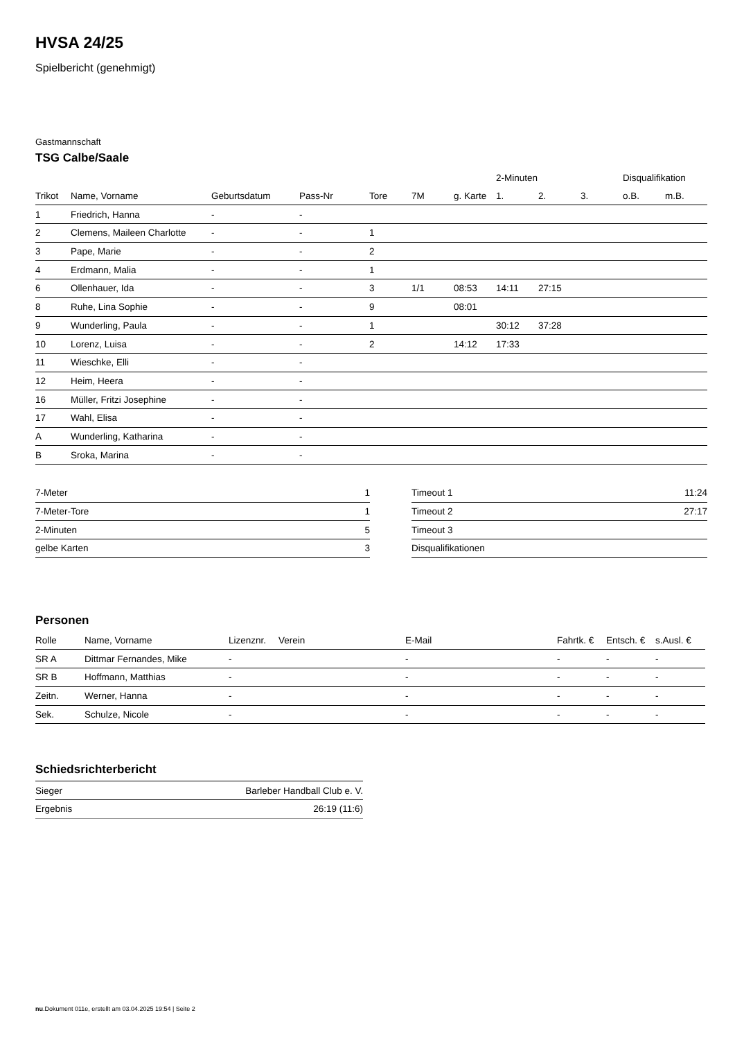HVSA 24/25
Spielbericht (genehmigt)
Gastmannschaft
TSG Calbe/Saale
| | | | | | | | 2-Minuten | | | Disqualifikation | |
| --- | --- | --- | --- | --- | --- | --- | --- | --- | --- | --- | --- |
| Trikot | Name, Vorname | Geburtsdatum | Pass-Nr | Tore | 7M | g. Karte | 1. | 2. | 3. | o.B. | m.B. |
| 1 | Friedrich, Hanna | - | - | | | | | | | | |
| 2 | Clemens, Maileen Charlotte | - | - | 1 | | | | | | | |
| 3 | Pape, Marie | - | - | 2 | | | | | | | |
| 4 | Erdmann, Malia | - | - | 1 | | | | | | | |
| 6 | Ollenhauer, Ida | - | - | 3 | 1/1 | 08:53 | 14:11 | 27:15 | | | |
| 8 | Ruhe, Lina Sophie | - | - | 9 | | 08:01 | | | | | |
| 9 | Wunderling, Paula | - | - | 1 | | | 30:12 | 37:28 | | | |
| 10 | Lorenz, Luisa | - | - | 2 | | 14:12 | 17:33 | | | | |
| 11 | Wieschke, Elli | - | - | | | | | | | | |
| 12 | Heim, Heera | - | - | | | | | | | | |
| 16 | Müller, Fritzi Josephine | - | - | | | | | | | | |
| 17 | Wahl, Elisa | - | - | | | | | | | | |
| A | Wunderling, Katharina | - | - | | | | | | | | |
| B | Sroka, Marina | - | - | | | | | | | | |
| 7-Meter | 1 |
| 7-Meter-Tore | 1 |
| 2-Minuten | 5 |
| gelbe Karten | 3 |
| Timeout 1 | 11:24 |
| Timeout 2 | 27:17 |
| Timeout 3 | |
| Disqualifikationen | |
Personen
| Rolle | Name, Vorname | Lizenznr. | Verein | E-Mail | Fahrtk. € | Entsch. € | s.Ausl. € |
| --- | --- | --- | --- | --- | --- | --- | --- |
| SR A | Dittmar Fernandes, Mike | - | | - | - | - | - |
| SR B | Hoffmann, Matthias | - | | - | - | - | - |
| Zeitn. | Werner, Hanna | - | | - | - | - | - |
| Sek. | Schulze, Nicole | - | | - | - | - | - |
Schiedsrichterbericht
| Sieger | Barleber Handball Club e. V. |
| Ergebnis | 26:19 (11:6) |
nu.Dokument 011e, erstellt am 03.04.2025 19:54 | Seite 2